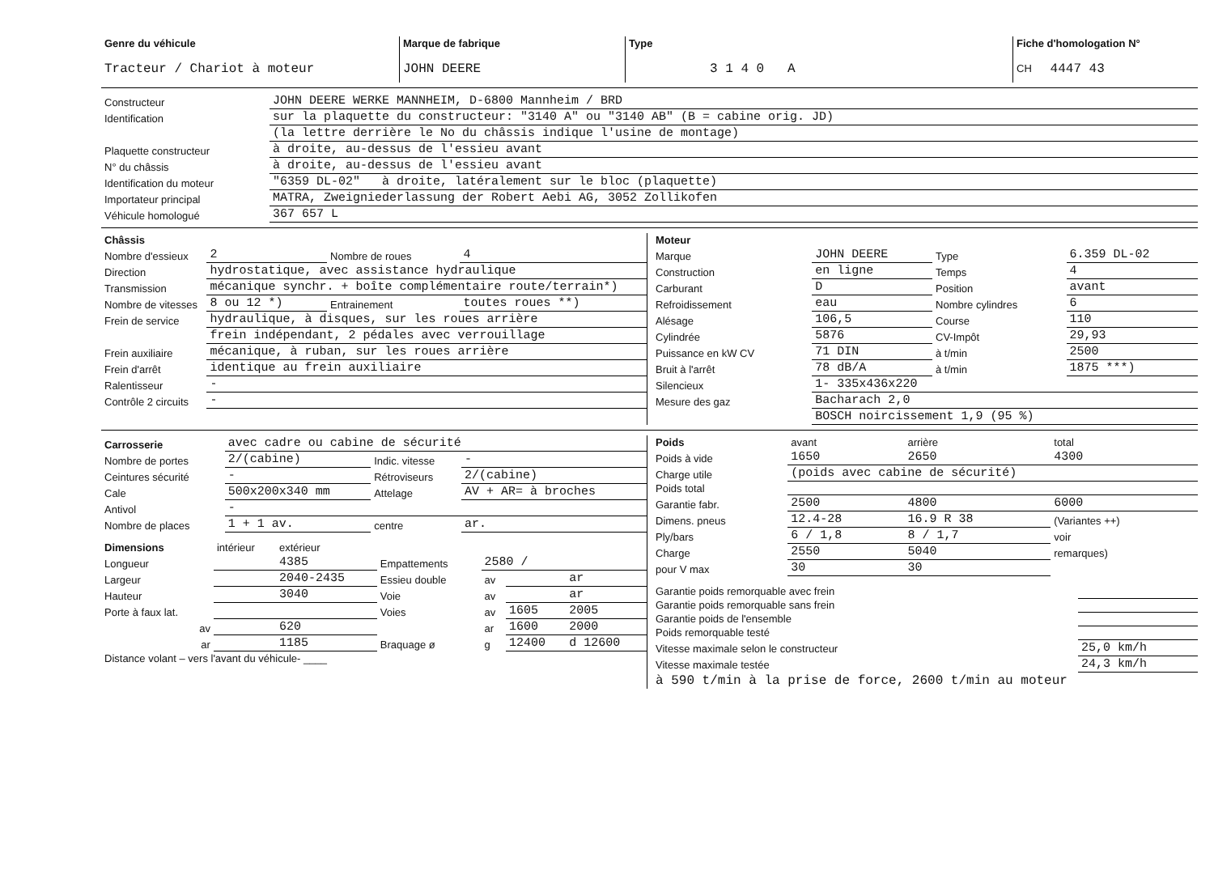| Genre du véhicule Tracteur / Chariot à moteur | Marque de fabrique JOHN DEERE | Type 3 1 4 0 A | Fiche d'homologation N° CH 4447 43 |
| Constructeur | JOHN DEERE WERKE MANNHEIM, D-6800 Mannheim / BRD |
| Identification | sur la plaquette du constructeur: "3140 A" ou "3140 AB" (B = cabine orig. JD) |
| | (la lettre derrière le No du châssis indique l'usine de montage) |
| Plaquette constructeur | à droite, au-dessus de l'essieu avant |
| N° du châssis | à droite, au-dessus de l'essieu avant |
| Identification du moteur | "6359 DL-02" à droite, latéralement sur le bloc (plaquette) |
| Importateur principal | MATRA, Zweigniederlassung der Robert Aebi AG, 3052 Zollikofen |
| Véhicule homologué | 367 657 L |
| Châssis | | | |
| Nombre d'essieux | 2 | Nombre de roues | 4 |
| Direction | hydrostatique, avec assistance hydraulique | | |
| Transmission | mécanique synchr. + boîte complémentaire route/terrain*) | | |
| Nombre de vitesses | 8 ou 12 *) | Entrainement | toutes roues **) |
| Frein de service | hydraulique, à disques, sur les roues arrière | | |
| | frein indépendant, 2 pédales avec verrouillage | | |
| Frein auxiliaire | mécanique, à ruban, sur les roues arrière | | |
| Frein d'arrêt | identique au frein auxiliaire | | |
| Ralentisseur | - | | |
| Contrôle 2 circuits | - | | |
| Moteur | | | |
| Marque | JOHN DEERE | Type | 6.359 DL-02 |
| Construction | en ligne | Temps | 4 |
| Carburant | D | Position | avant |
| Refroidissement | eau | Nombre cylindres | 6 |
| Alésage | 106,5 | Course | 110 |
| Cylindrée | 5876 | CV-Impôt | 29,93 |
| Puissance en kW CV | 71 DIN | à t/min | 2500 |
| Bruit à l'arrêt | 78 dB/A | à t/min | 1875 ***) |
| Silencieux | 1- 335x436x220 | | |
| Mesure des gaz | Bacharach 2,0 | | |
| | BOSCH noircissement 1,9 (95 %) | | |
| Carrosserie | avec cadre ou cabine de sécurité | | |
| Nombre de portes | 2/(cabine) | Indic. vitesse | - |
| Ceintures sécurité | - | Rétroviseurs | 2/(cabine) |
| Cale | 500x200x340 mm | Attelage | AV + AR= à broches |
| Antivol | - | | |
| Nombre de places | 1 + 1 av. | centre | ar. |
| Dimensions | intérieur | extérieur | | | | |
| Longueur | | 4385 | Empattements | 2580 / | | |
| Largeur | | 2040-2435 | Essieu double | av | | ar |
| Hauteur | | 3040 | Voie | av | | ar |
| Porte à faux lat. | | | Voies | av | 1605 | 2005 |
| av | | 620 | | ar | 1600 | 2000 |
| ar | | 1185 | Braquage ø | g | 12400 | d 12600 |
| Distance volant – vers l'avant du véhicule- ____ | | | | | | |
| Poids | avant | arrière | total |
| Poids à vide | 1650 | 2650 | 4300 |
| Charge utile | (poids avec cabine de sécurité) | | |
| Poids total | | | |
| Garantie fabr. | 2500 | 4800 | 6000 |
| Dimens. pneus | 12.4-28 | 16.9 R 38 | (Variantes ++) |
| Ply/bars | 6 / 1,8 | 8 / 1,7 | voir |
| Charge | 2550 | 5040 | remarques) |
| pour V max | 30 | 30 | |
| Garantie poids remorquable avec frein | |
| Garantie poids remorquable sans frein | |
| Garantie poids de l'ensemble | |
| Poids remorquable testé | |
| Vitesse maximale selon le constructeur | 25,0 km/h |
| Vitesse maximale testée | 24,3 km/h |
| à 590 t/min à la prise de force, 2600 t/min au moteur | |